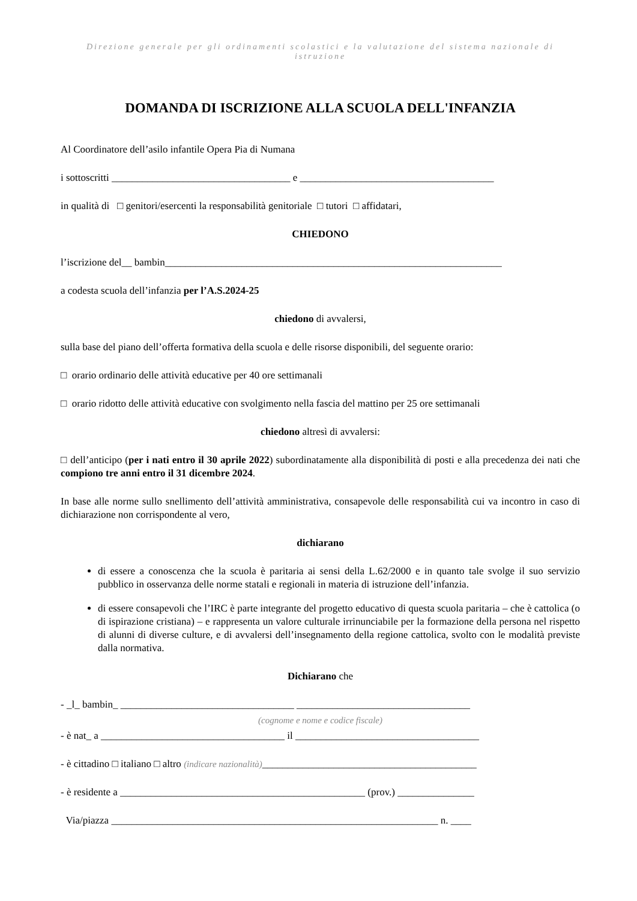Direzione generale per gli ordinamenti scolastici e la valutazione del sistema nazionale di istruzione
DOMANDA DI ISCRIZIONE ALLA SCUOLA DELL'INFANZIA
Al Coordinatore dell’asilo infantile Opera Pia di Numana
i sottoscritti ___________________________________ e ______________________________________
in qualità di □ genitori/esercenti la responsabilità genitoriale □ tutori □ affidatari,
CHIEDONO
l’iscrizione del__ bambin__________________________________________________________________
a codesta scuola dell’infanzia per l’A.S.2024-25
chiedono di avvalersi,
sulla base del piano dell’offerta formativa della scuola e delle risorse disponibili, del seguente orario:
□ orario ordinario delle attività educative per 40 ore settimanali
□ orario ridotto delle attività educative con svolgimento nella fascia del mattino per 25 ore settimanali
chiedono altresì di avvalersi:
□ dell’anticipo (per i nati entro il 30 aprile 2022) subordinatamente alla disponibilità di posti e alla precedenza dei nati che compiono tre anni entro il 31 dicembre 2024.
In base alle norme sullo snellimento dell’attività amministrativa, consapevole delle responsabilità cui va incontro in caso di dichiarazione non corrispondente al vero,
dichiarano
di essere a conoscenza che la scuola è paritaria ai sensi della L.62/2000 e in quanto tale svolge il suo servizio pubblico in osservanza delle norme statali e regionali in materia di istruzione dell’infanzia.
di essere consapevoli che l’IRC è parte integrante del progetto educativo di questa scuola paritaria – che è cattolica (o di ispirazione cristiana) – e rappresenta un valore culturale irrinunciabile per la formazione della persona nel rispetto di alunni di diverse culture, e di avvalersi dell’insegnamento della regione cattolica, svolto con le modalità previste dalla normativa.
Dichiarano che
- _l_ bambin_ __________________________________ __________________________________
(cognome e nome e codice fiscale)
- è nat_ a ____________________________________ il ____________________________________
- è cittadino □ italiano □ altro (indicare nazionalità)__________________________________________
- è residente a ________________________________________________ (prov.) _______________
Via/piazza ________________________________________________________________ n. ____